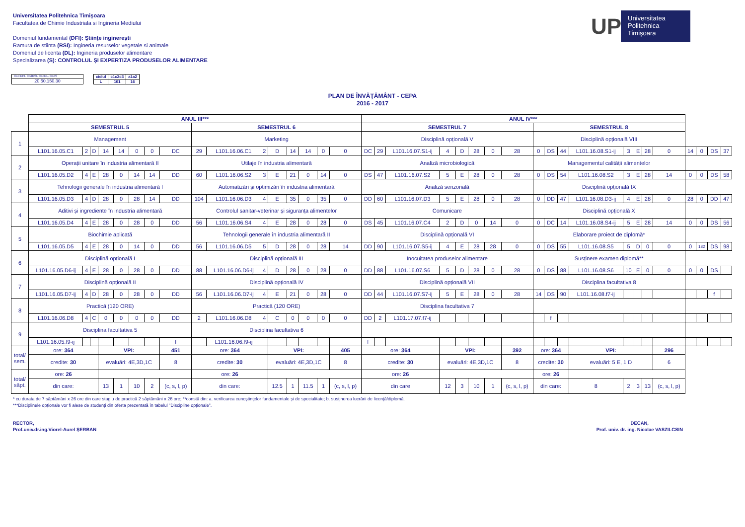Universitatea Politehnica Timişoara
Facultatea de Chimie Industriala si Ingineria Mediului
Domeniul fundamental (DFI): Ştiințe inginerești
Ramura de stiinta (RSI): Ingineria resurselor vegetale si animale
Domeniul de licenta (DL): Ingineria produselor alimentare
Specializarea (S): CONTROLUL ŞI EXPERTIZA PRODUSELOR ALIMENTARE
UP
Universitatea
Politehnica
Timişoara
| Cod DFI. CodRSI. CodDL. CodS |
| 20.50.150.30 |
| ciclul | c1c2c3 | a1a2 |
| L | 101 | 16 |
PLAN DE ÎNVĂŢĂMÂNT - CEPA
2016 - 2017
| | ANUL III*** | | | | | | | | | | | | | | | | ANUL IV*** | | | | | | | | | | | | | | | | | | | |
| | SEMESTRUL 5 | | | | | | | | SEMESTRUL 6 | | | | | | | | SEMESTRUL 7 | | | | | | | | SEMESTRUL 8 | | | | | | | | | | | |
| 1 | Management | | | | | | | | Marketing | | | | | | | | Disciplină opțională V | | | | | | | | Disciplină opțională VIII | | | | | | | | | | | |
| | L101.16.05.C1 | 2 | D | 14 | 14 | 0 | 0 | DC | 29 | L101.16.06.C1 | 2 | D | 14 | 14 | 0 | 0 | DC | 29 | L101.16.07.S1-ij | 4 | D | 28 | 0 | 28 | 0 | DS | 44 | L101.16.08.S1-ij | 3 | E | 28 | 0 | 14 | 0 | DS | 37 |
| 2 | Operații unitare în industria alimentară II | | | | | | | | Utilaje în industria alimentară | | | | | | | | Analiză microbiologică | | | | | | | | Managementul calității alimentelor | | | | | | | | | | | |
| | L101.16.05.D2 | 4 | E | 28 | 0 | 14 | 14 | DD | 60 | L101.16.06.S2 | 3 | E | 21 | 0 | 14 | 0 | DS | 47 | L101.16.07.S2 | 5 | E | 28 | 0 | 28 | 0 | DS | 54 | L101.16.08.S2 | 3 | E | 28 | 14 | 0 | 0 | DS | 58 |
| 3 | Tehnologii generale în industria alimentară I | | | | | | | | Automatizări și optimizări în industria alimentară | | | | | | | | Analiză senzorială | | | | | | | | Disciplină opțională IX | | | | | | | | | | | |
| | L101.16.05.D3 | 4 | D | 28 | 0 | 28 | 14 | DD | 104 | L101.16.06.D3 | 4 | E | 35 | 0 | 35 | 0 | DD | 60 | L101.16.07.D3 | 5 | E | 28 | 0 | 28 | 0 | DD | 47 | L101.16.08.D3-ij | 4 | E | 28 | 0 | 28 | 0 | DD | 47 |
| 4 | Aditivi și ingrediente în industria alimentară | | | | | | | | Controlul sanitar-veterinar și siguranța alimentelor | | | | | | | | Comunicare | | | | | | | | Disciplină opțională X | | | | | | | | | | | |
| | L101.16.05.D4 | 4 | E | 28 | 0 | 28 | 0 | DD | 56 | L101.16.06.S4 | 4 | E | 28 | 0 | 28 | 0 | DS | 45 | L101.16.07.C4 | 2 | D | 0 | 14 | 0 | 0 | DC | 14 | L101.16.08.S4-ij | 5 | E | 28 | 14 | 0 | 0 | DS | 56 |
| 5 | Biochimie aplicată | | | | | | | | Tehnologii generale în industria alimentară II | | | | | | | | Disciplină opțională VI | | | | | | | | Elaborare proiect de diplomă* | | | | | | | | | | | |
| | L101.16.05.D5 | 4 | E | 28 | 0 | 14 | 0 | DD | 56 | L101.16.06.D5 | 5 | D | 28 | 0 | 28 | 14 | DD | 90 | L101.16.07.S5-ij | 4 | E | 28 | 28 | 0 | 0 | DS | 55 | L101.16.08.S5 | 5 | D | 0 | 0 | 0 | 182 | DS | 98 |
| 6 | Disciplină opțională I | | | | | | | | Disciplină opțională III | | | | | | | | Inocuitatea produselor alimentare | | | | | | | | Susținere examen diplomă** | | | | | | | | | | | |
| | L101.16.05.D6-ij | 4 | E | 28 | 0 | 28 | 0 | DD | 88 | L101.16.06.D6-ij | 4 | D | 28 | 0 | 28 | 0 | DD | 88 | L101.16.07.S6 | 5 | D | 28 | 0 | 28 | 0 | DS | 88 | L101.16.08.S6 | 10 | E | 0 | 0 | 0 | 0 | DS | |
| 7 | Disciplină opțională II | | | | | | | | Disciplină opțională IV | | | | | | | | Disciplină opțională VII | | | | | | | | Disciplina facultativa 8 | | | | | | | | | | | |
| | L101.16.05.D7-ij | 4 | D | 28 | 0 | 28 | 0 | DD | 56 | L101.16.06.D7-ij | 4 | E | 21 | 0 | 28 | 0 | DD | 44 | L101.16.07.S7-ij | 5 | E | 28 | 0 | 28 | 14 | DS | 90 | L101.16.08.f7-ij | | | | | | | f | |
| 8 | Practică (120 ORE) | | | | | | | | Practică (120 ORE) | | | | | | | | Disciplina facultativa 7 | | | | | | | | | | | | | | | | | | | |
| | L101.16.06.D8 | 4 | C | 0 | 0 | 0 | 0 | DD | 2 | L101.16.06.D8 | 4 | C | 0 | 0 | 0 | 0 | DD | 2 | L101.17.07.f7-ij | | | | | | | f | | | | | | | | | | |
| 9 | Disciplina facultativa 5 | | | | | | | | Disciplina facultativa 6 | | | | | | | | | | | | | | | | | | | | | | | | | | | |
| | L101.16.05.f9-ij | | | | | | | f | | L101.16.06.f9-ij | | | | | | | f | | | | | | | | | | | | | | | | | | | |
| total/ sem. | ore: 364 | | | VPI: | | | | 451 | ore: 364 | | | VPI: | | | | 405 | ore: 364 | | | VPI: | | | | 392 | ore: 364 | | | VPI: | | | | 296 | | | | |
| | credite: 30 | | | evaluări: 4E,3D,1C | | | | 8 | credite: 30 | | | evaluări: 4E,3D,1C | | | | 8 | credite: 30 | | | evaluări: 4E,3D,1C | | | | 8 | credite: 30 | | | evaluări: 5 E, 1 D | | | | 6 | | | | |
| total/ săpt. | ore: 26 | | | | | | | | ore: 26 | | | | | | | | ore: 26 | | | | | | | | ore: 26 | | | | | | | | | | | |
| | din care: | | | 13 | 1 | 10 | 2 | (c, s, l, p) | din care: | | | 12.5 | 1 | 11.5 | 1 | (c, s, l, p) | din care | | | 12 | 3 | 10 | 1 | (c, s, l, p) | din care: | | | 8 | 2 | 3 | 13 | (c, s, l, p) | | | | |
* cu durata de 7 săptămâni x 26 ore din care stagiu de practică 2 săptămâni x 26 ore; **constă din: a. verificarea cunoştinţelor fundamentale şi de specialitate; b. susţinerea lucrării de licenţă/diplomă.
***Disciplinele opționale vor fi alese de studenți din oferta prezentată în tabelul ”Discipline opționale”.
RECTOR,
Prof.univ.dr.ing.Viorel-Aurel ŞERBAN
DECAN,
Prof. univ. dr. ing. Nicolae VASZILCSIN